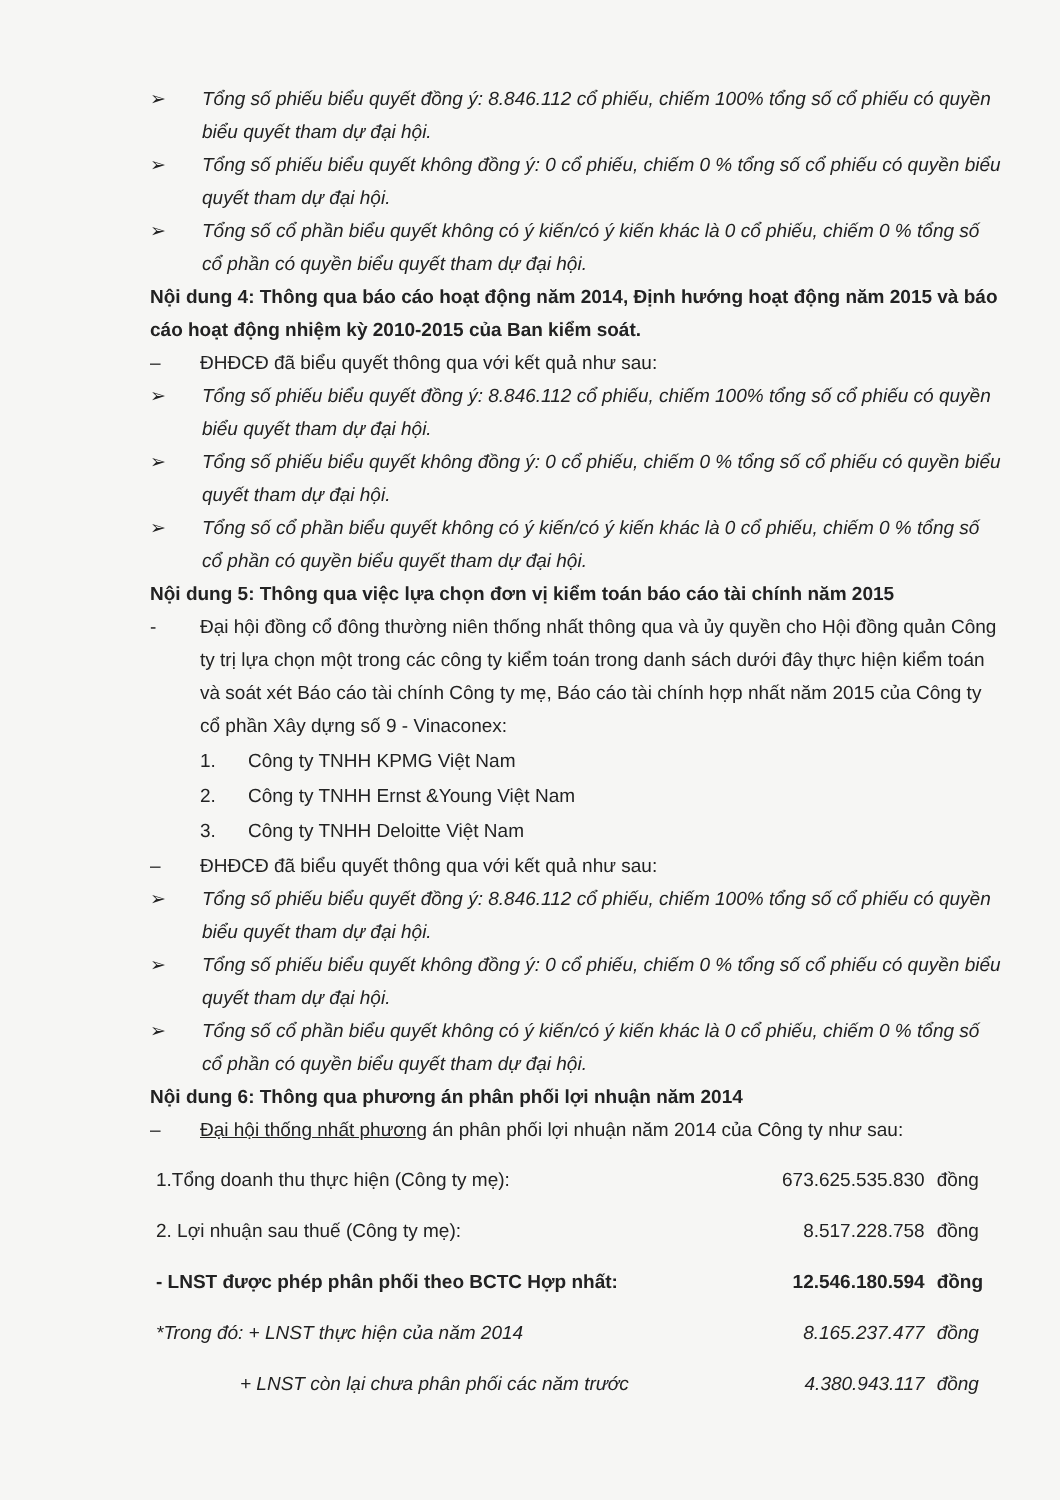➢ Tổng số phiếu biểu quyết đồng ý: 8.846.112 cổ phiếu, chiếm 100% tổng số cổ phiếu có quyền biểu quyết tham dự đại hội.
➢ Tổng số phiếu biểu quyết không đồng ý: 0 cổ phiếu, chiếm 0 % tổng số cổ phiếu có quyền biểu quyết tham dự đại hội.
➢ Tổng số cổ phần biểu quyết không có ý kiến/có ý kiến khác là 0 cổ phiếu, chiếm 0 % tổng số cổ phần có quyền biểu quyết tham dự đại hội.
Nội dung 4: Thông qua báo cáo hoạt động năm 2014, Định hướng hoạt động năm 2015 và báo cáo hoạt động nhiệm kỳ 2010-2015 của Ban kiểm soát.
– ĐHĐCĐ đã biểu quyết thông qua với kết quả như sau:
➢ Tổng số phiếu biểu quyết đồng ý: 8.846.112 cổ phiếu, chiếm 100% tổng số cổ phiếu có quyền biểu quyết tham dự đại hội.
➢ Tổng số phiếu biểu quyết không đồng ý: 0 cổ phiếu, chiếm 0 % tổng số cổ phiếu có quyền biểu quyết tham dự đại hội.
➢ Tổng số cổ phần biểu quyết không có ý kiến/có ý kiến khác là 0 cổ phiếu, chiếm 0 % tổng số cổ phần có quyền biểu quyết tham dự đại hội.
Nội dung 5: Thông qua việc lựa chọn đơn vị kiểm toán báo cáo tài chính năm 2015
- Đại hội đồng cổ đông thường niên thống nhất thông qua và ủy quyền cho Hội đồng quản Công ty trị lựa chọn một trong các công ty kiểm toán trong danh sách dưới đây thực hiện kiểm toán và soát xét Báo cáo tài chính Công ty mẹ, Báo cáo tài chính hợp nhất năm 2015 của Công ty cổ phần Xây dựng số 9 - Vinaconex:
1. Công ty TNHH KPMG Việt Nam
2. Công ty TNHH Ernst &Young Việt Nam
3. Công ty TNHH Deloitte Việt Nam
– ĐHĐCĐ đã biểu quyết thông qua với kết quả như sau:
➢ Tổng số phiếu biểu quyết đồng ý: 8.846.112 cổ phiếu, chiếm 100% tổng số cổ phiếu có quyền biểu quyết tham dự đại hội.
➢ Tổng số phiếu biểu quyết không đồng ý: 0 cổ phiếu, chiếm 0 % tổng số cổ phiếu có quyền biểu quyết tham dự đại hội.
➢ Tổng số cổ phần biểu quyết không có ý kiến/có ý kiến khác là 0 cổ phiếu, chiếm 0 % tổng số cổ phần có quyền biểu quyết tham dự đại hội.
Nội dung 6: Thông qua phương án phân phối lợi nhuận năm 2014
– Đại hội thống nhất phương án phân phối lợi nhuận năm 2014 của Công ty như sau:
| 1.Tổng doanh thu thực hiện (Công ty mẹ): | 673.625.535.830 | đồng |
| 2. Lợi nhuận sau thuế (Công ty mẹ): | 8.517.228.758 | đồng |
| - LNST được phép phân phối theo BCTC Hợp nhất: | 12.546.180.594 | đồng |
| *Trong đó: + LNST thực hiện của năm 2014 | 8.165.237.477 | đồng |
| + LNST còn lại chưa phân phối các năm trước | 4.380.943.117 | đồng |